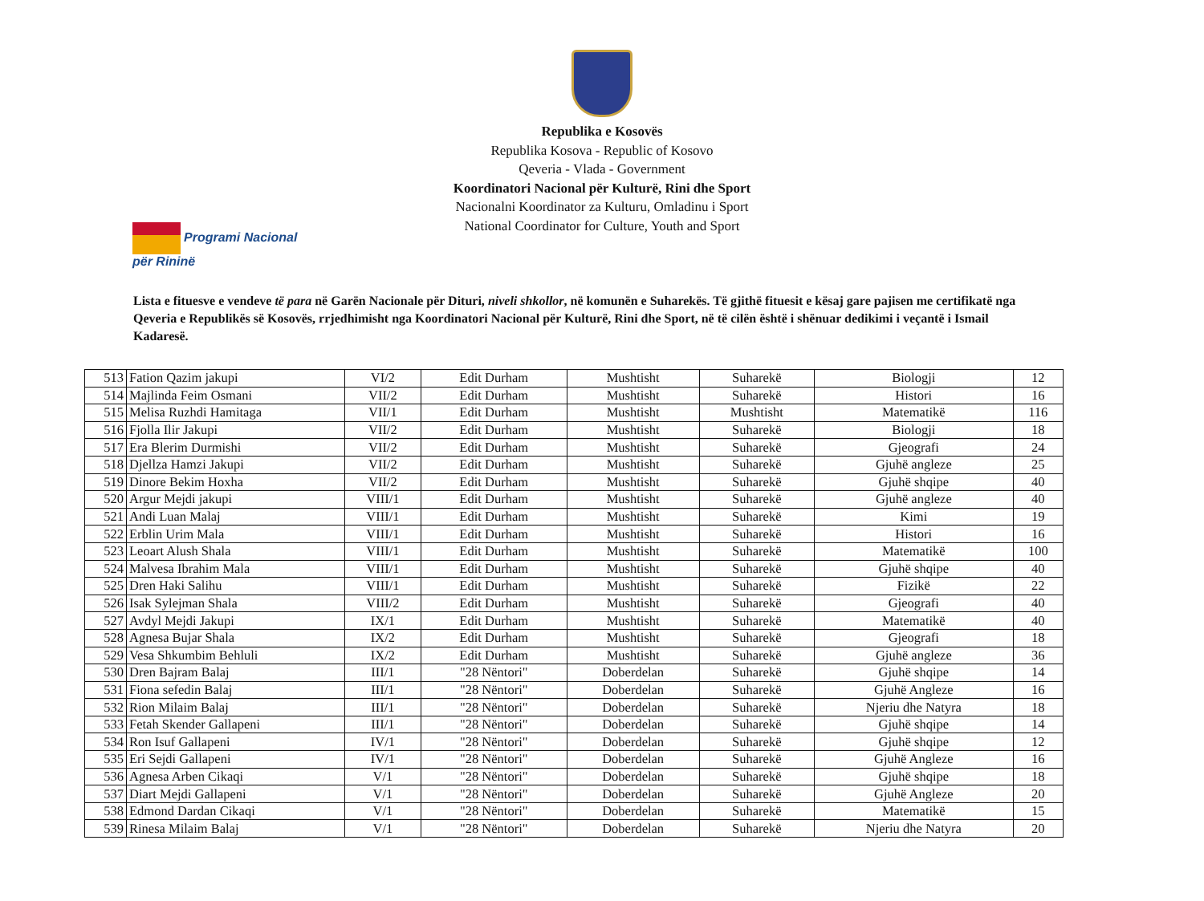Republika e Kosovës
Republika Kosova - Republic of Kosovo
Qeveria - Vlada - Government
Koordinatori Nacional për Kulturë, Rini dhe Sport
Nacionalni Koordinator za Kulturu, Omladinu i Sport
National Coordinator for Culture, Youth and Sport
Programi Nacional
për Rininë
Lista e fituesve e vendeve të para në Garën Nacionale për Dituri, niveli shkollor, në komunën e Suharekës. Të gjithë fituesit e kësaj gare pajisen me certifikatë nga Qeveria e Republikës së Kosovës, rrjedhimisht nga Koordinatori Nacional për Kulturë, Rini dhe Sport, në të cilën është i shënuar dedikimi i veçantë i Ismail Kadaresë.
| 513 | Fation Qazim jakupi | VI/2 | Edit Durham | Mushtisht | Suharekë | Biologji | 12 |
| 514 | Majlinda Feim Osmani | VII/2 | Edit Durham | Mushtisht | Suharekë | Histori | 16 |
| 515 | Melisa Ruzhdi Hamitaga | VII/1 | Edit Durham | Mushtisht | Mushtisht | Matematikë | 116 |
| 516 | Fjolla Ilir Jakupi | VII/2 | Edit Durham | Mushtisht | Suharekë | Biologji | 18 |
| 517 | Era Blerim Durmishi | VII/2 | Edit Durham | Mushtisht | Suharekë | Gjeografi | 24 |
| 518 | Djellza Hamzi Jakupi | VII/2 | Edit Durham | Mushtisht | Suharekë | Gjuhë angleze | 25 |
| 519 | Dinore Bekim Hoxha | VII/2 | Edit Durham | Mushtisht | Suharekë | Gjuhë shqipe | 40 |
| 520 | Argur Mejdi jakupi | VIII/1 | Edit Durham | Mushtisht | Suharekë | Gjuhë angleze | 40 |
| 521 | Andi Luan Malaj | VIII/1 | Edit Durham | Mushtisht | Suharekë | Kimi | 19 |
| 522 | Erblin Urim Mala | VIII/1 | Edit Durham | Mushtisht | Suharekë | Histori | 16 |
| 523 | Leoart Alush Shala | VIII/1 | Edit Durham | Mushtisht | Suharekë | Matematikë | 100 |
| 524 | Malvesa Ibrahim Mala | VIII/1 | Edit Durham | Mushtisht | Suharekë | Gjuhë shqipe | 40 |
| 525 | Dren Haki Salihu | VIII/1 | Edit Durham | Mushtisht | Suharekë | Fizikë | 22 |
| 526 | Isak Sylejman Shala | VIII/2 | Edit Durham | Mushtisht | Suharekë | Gjeografi | 40 |
| 527 | Avdyl Mejdi Jakupi | IX/1 | Edit Durham | Mushtisht | Suharekë | Matematikë | 40 |
| 528 | Agnesa Bujar Shala | IX/2 | Edit Durham | Mushtisht | Suharekë | Gjeografi | 18 |
| 529 | Vesa Shkumbim Behluli | IX/2 | Edit Durham | Mushtisht | Suharekë | Gjuhë angleze | 36 |
| 530 | Dren Bajram Balaj | III/1 | "28 Nëntori" | Doberdelan | Suharekë | Gjuhë shqipe | 14 |
| 531 | Fiona sefedin Balaj | III/1 | "28 Nëntori" | Doberdelan | Suharekë | Gjuhë Angleze | 16 |
| 532 | Rion Milaim Balaj | III/1 | "28 Nëntori" | Doberdelan | Suharekë | Njeriu dhe Natyra | 18 |
| 533 | Fetah Skender Gallapeni | III/1 | "28 Nëntori" | Doberdelan | Suharekë | Gjuhë shqipe | 14 |
| 534 | Ron Isuf Gallapeni | IV/1 | "28 Nëntori" | Doberdelan | Suharekë | Gjuhë shqipe | 12 |
| 535 | Eri Sejdi Gallapeni | IV/1 | "28 Nëntori" | Doberdelan | Suharekë | Gjuhë Angleze | 16 |
| 536 | Agnesa Arben Cikaqi | V/1 | "28 Nëntori" | Doberdelan | Suharekë | Gjuhë shqipe | 18 |
| 537 | Diart Mejdi Gallapeni | V/1 | "28 Nëntori" | Doberdelan | Suharekë | Gjuhë Angleze | 20 |
| 538 | Edmond Dardan Cikaqi | V/1 | "28 Nëntori" | Doberdelan | Suharekë | Matematikë | 15 |
| 539 | Rinesa Milaim Balaj | V/1 | "28 Nëntori" | Doberdelan | Suharekë | Njeriu dhe Natyra | 20 |